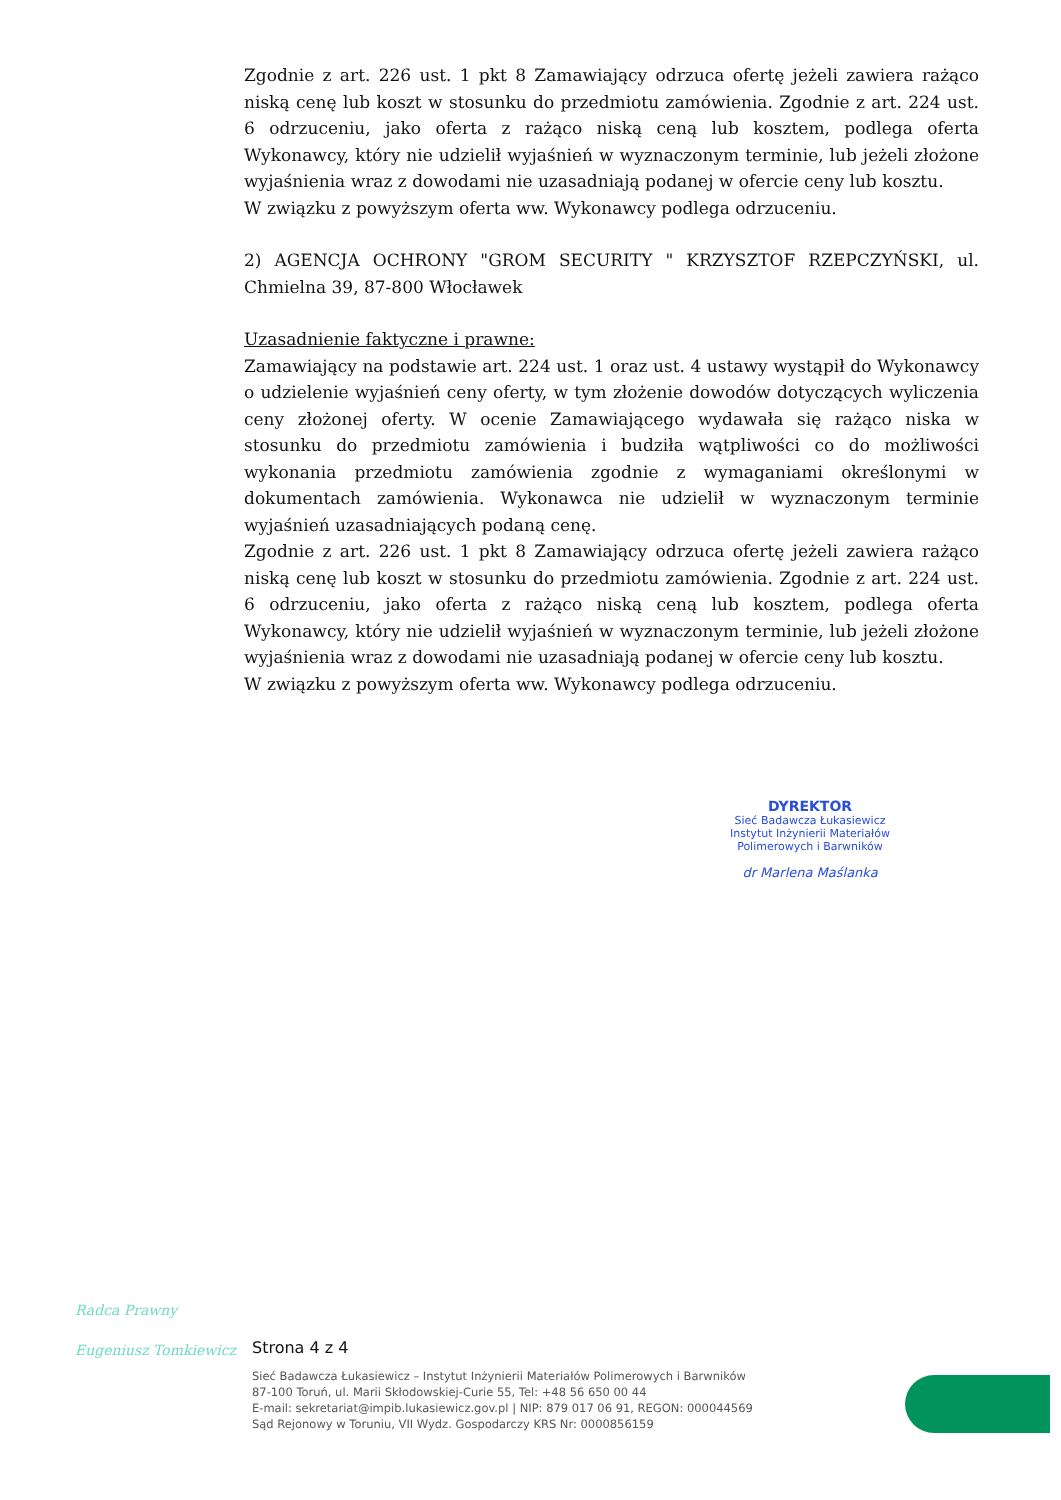Zgodnie z art. 226 ust. 1 pkt 8 Zamawiający odrzuca ofertę jeżeli zawiera rażąco niską cenę lub koszt w stosunku do przedmiotu zamówienia. Zgodnie z art. 224 ust. 6 odrzuceniu, jako oferta z rażąco niską ceną lub kosztem, podlega oferta Wykonawcy, który nie udzielił wyjaśnień w wyznaczonym terminie, lub jeżeli złożone wyjaśnienia wraz z dowodami nie uzasadniają podanej w ofercie ceny lub kosztu.
W związku z powyższym oferta ww. Wykonawcy podlega odrzuceniu.
2) AGENCJA OCHRONY "GROM SECURITY " KRZYSZTOF RZEPCZYŃSKI, ul. Chmielna 39, 87-800 Włocławek
Uzasadnienie faktyczne i prawne:
Zamawiający na podstawie art. 224 ust. 1 oraz ust. 4 ustawy wystąpił do Wykonawcy o udzielenie wyjaśnień ceny oferty, w tym złożenie dowodów dotyczących wyliczenia ceny złożonej oferty. W ocenie Zamawiającego wydawała się rażąco niska w stosunku do przedmiotu zamówienia i budziła wątpliwości co do możliwości wykonania przedmiotu zamówienia zgodnie z wymaganiami określonymi w dokumentach zamówienia. Wykonawca nie udzielił w wyznaczonym terminie wyjaśnień uzasadniających podaną cenę.
Zgodnie z art. 226 ust. 1 pkt 8 Zamawiający odrzuca ofertę jeżeli zawiera rażąco niską cenę lub koszt w stosunku do przedmiotu zamówienia. Zgodnie z art. 224 ust. 6 odrzuceniu, jako oferta z rażąco niską ceną lub kosztem, podlega oferta Wykonawcy, który nie udzielił wyjaśnień w wyznaczonym terminie, lub jeżeli złożone wyjaśnienia wraz z dowodami nie uzasadniają podanej w ofercie ceny lub kosztu.
W związku z powyższym oferta ww. Wykonawcy podlega odrzuceniu.
DYREKTOR
Sieć Badawcza Łukasiewicz
Instytut Inżynierii Materiałów
Polimerowych i Barwników
dr Marlena Maślanka
Radca Prawny
Eugeniusz Tomkiewicz
Strona 4 z 4
Sieć Badawcza Łukasiewicz – Instytut Inżynierii Materiałów Polimerowych i Barwników
87-100 Toruń, ul. Marii Skłodowskiej-Curie 55, Tel: +48 56 650 00 44
E-mail: sekretariat@impib.lukasiewicz.gov.pl | NIP: 879 017 06 91, REGON: 000044569
Sąd Rejonowy w Toruniu, VII Wydz. Gospodarczy KRS Nr: 0000856159